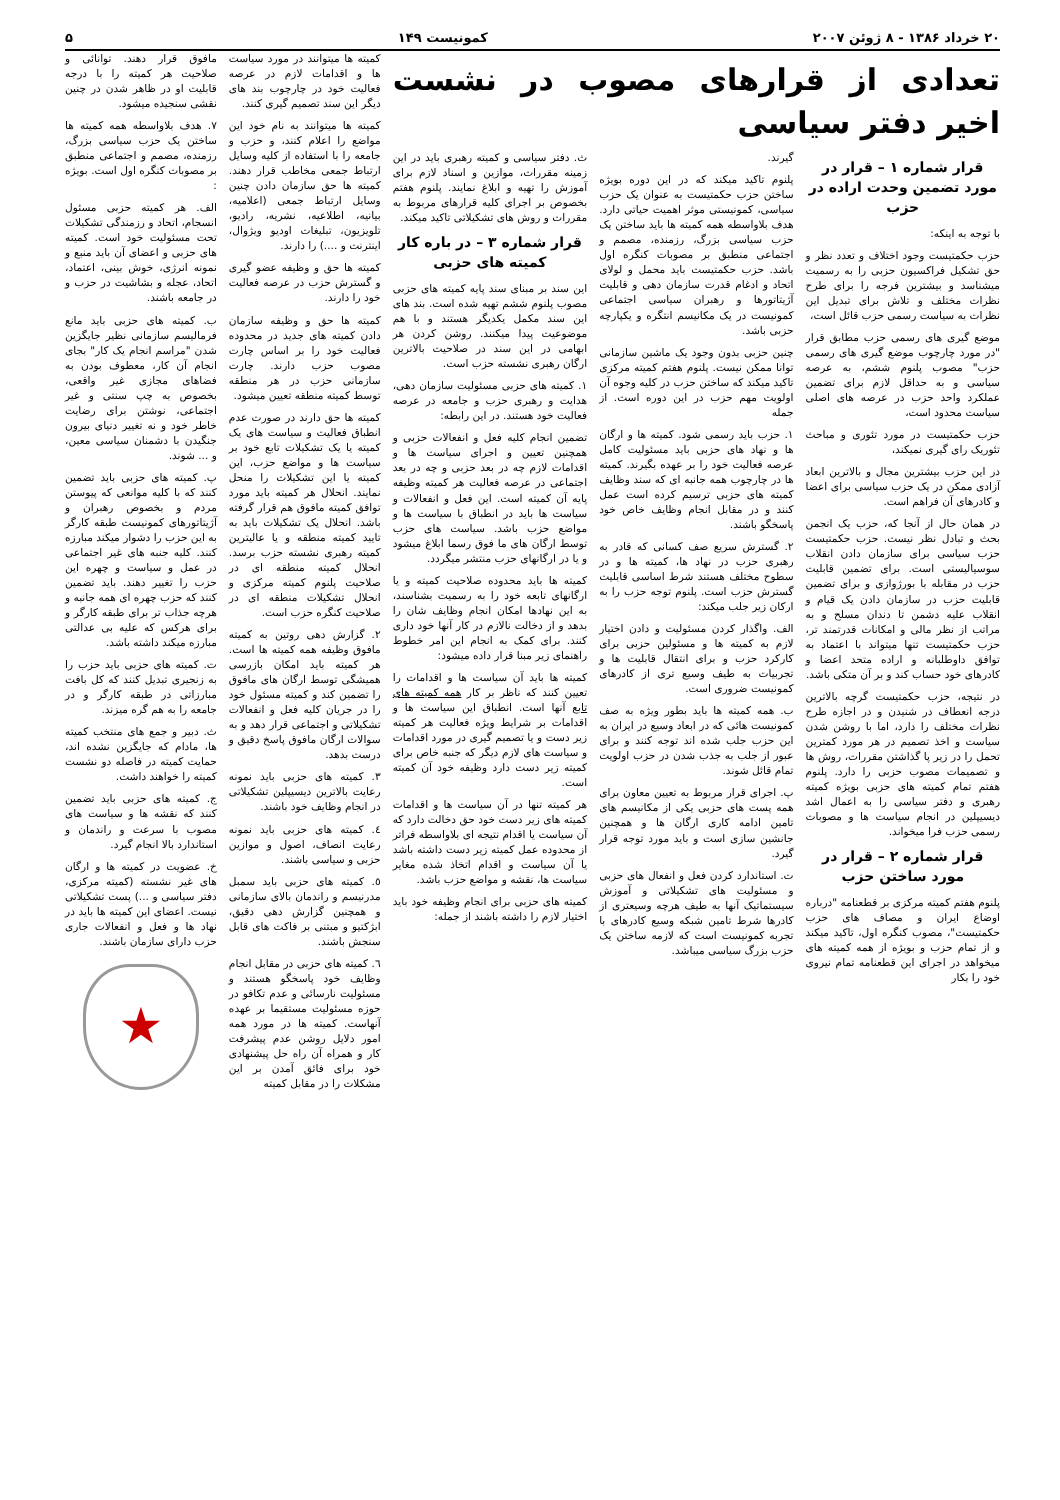۲۰ خرداد ۱۳۸۶ - ۸ ژوئن ۲۰۰۷ کمونیست ۱۴۹ ۵
تعدادی از قرارهای مصوب در نشست اخیر دفتر سیاسی
قرار شماره ۱ – قرار در مورد تضمین وحدت اراده در حزب
با توجه به اینکه:
حزب حکمتیست وجود اختلاف و تعدد نظر و حق تشکیل فراکسیون حزبی را به رسمیت میشناسد و بیشترین فرجه را برای طرح نظرات مختلف و تلاش برای تبدیل این نظرات به سیاست رسمی حزب قائل است،
موضع گیری های رسمی حزب مطابق قرار "در مورد چارچوب موضع گیری های رسمی حزب" مصوب پلنوم ششم، به عرصه سیاسی و به حداقل لازم برای تضمین عملکرد واحد حزب در عرصه های اصلی سیاست محدود است،
حزب حکمتیست در مورد تئوری و مباحث تئوریک رای گیری نمیکند،
در این حزب بیشترین مجال و بالاترین ابعاد آزادی ممکن در یک حزب سیاسی برای اعضا و کادرهای آن فراهم است.
در همان حال از آنجا که، حزب یک انجمن بحث و تبادل نظر نیست. حزب حکمتیست حزب سیاسی برای سازمان دادن انقلاب سوسیالیستی است. برای تضمین قابلیت حزب در مقابله با بورژوازی و برای تضمین قابلیت حزب در سازمان دادن یک قیام و انقلاب علیه دشمن تا دندان مسلح و به مراتب از نظر مالی و امکانات قدرتمند تر، حزب حکمتیست تنها میتواند با اعتماد به توافق داوطلبانه و اراده متحد اعضا و کادرهای خود حساب کند و بر آن متکی باشد.
در نتیجه، حزب حکمتیست گرچه بالاترین درجه انعطاف در شنیدن و در اجازه طرح نظرات مختلف را دارد، اما با روشن شدن سیاست و اخذ تصمیم در هر مورد کمترین تحمل را در زیر پا گذاشتن مقررات، روش ها و تصمیمات مصوب حزبی را دارد. پلنوم هفتم تمام کمیته های حزبی بویژه کمیته رهبری و دفتر سیاسی را به اعمال اشد دیسیپلین در انجام سیاست ها و مصوبات رسمی حزب فرا میخواند.
قرار شماره ۲ – قرار در مورد ساختن حزب
پلنوم هفتم کمیته مرکزی بر قطعنامه "درباره اوضاع ایران و مصاف های حزب حکمتیست"، مصوب کنگره اول، تاکید میکند و از تمام حزب و بویژه از همه کمیته های میخواهد در اجرای این قطعنامه تمام نیروی خود را بکار
گیرند.
پلنوم تاکید میکند که در این دوره بویژه ساختن حزب حکمتیست به عنوان یک حزب سیاسی، کمونیستی موثر اهمیت حیاتی دارد. هدف بلاواسطه همه کمیته ها باید ساختن یک حزب سیاسی بزرگ، رزمنده، مصمم و اجتماعی منطبق بر مصوبات کنگره اول باشد. حزب حکمتیست باید محمل و لولای اتحاد و ادغام قدرت سازمان دهی و قابلیت آژیتاتورها و رهبران سیاسی اجتماعی کمونیست در یک مکانیسم انتگره و یکپارچه حزبی باشد.
چنین حزبی بدون وجود یک ماشین سازمانی توانا ممکن نیست. پلنوم هفتم کمیته مرکزی تاکید میکند که ساختن حزب در کلیه وجوه آن اولویت مهم حزب در این دوره است. از جمله
۱. حزب باید رسمی شود. کمیته ها و ارگان ها و نهاد های حزبی باید مسئولیت کامل عرصه فعالیت خود را بر عهده بگیرند. کمیته ها در چارچوب همه جانبه ای که سند وظایف کمیته های حزبی ترسیم کرده است عمل کنند و در مقابل انجام وظایف خاص خود پاسخگو باشند.
۲. گسترش سریع صف کسانی که قادر به رهبری حزب در نهاد ها، کمیته ها و در سطوح مختلف هستند شرط اساسی قابلیت گسترش حزب است. پلنوم توجه حزب را به ارکان زیر جلب میکند:
الف. واگذار کردن مسئولیت و دادن اختیار لازم به کمیته ها و مسئولین حزبی برای کارکرد حزب و برای انتقال قابلیت ها و تجربیات به طیف وسیع تری از کادرهای کمونیست ضروری است.
ب. همه کمیته ها باید بطور ویژه به صف کمونیست هائی که در ابعاد وسیع در ایران به این حزب جلب شده اند توجه کنند و برای عبور از جلب به جذب شدن در حزب اولویت تمام قائل شوند.
پ. اجرای قرار مربوط به تعیین معاون برای همه پست های حزبی یکی از مکانیسم های تامین ادامه کاری ارگان ها و همچنین جانشین سازی است و باید مورد توجه قرار گیرد.
ت. استاندارد کردن فعل و انفعال های حزبی و مسئولیت های تشکیلاتی و آموزش سیستماتیک آنها به طیف هرچه وسیعتری از کادرها شرط تامین شبکه وسیع کادرهای با تجربه کمونیست است که لازمه ساختن یک حزب بزرگ سیاسی میباشد.
ث. دفتر سیاسی و کمیته رهبری باید در این زمینه مقررات، موازین و اسناد لازم برای آموزش را تهیه و ابلاغ نمایند. پلنوم هفتم بخصوص بر اجرای کلیه قرارهای مربوط به مقررات و روش های تشکیلاتی تاکید میکند.
قرار شماره ۳ – در باره کار کمیته های حزبی
این سند بر مبنای سند پایه کمیته های حزبی مصوب پلنوم ششم تهیه شده است. بند های این سند مکمل یکدیگر هستند و با هم موضوعیت پیدا میکنند. روشن کردن هر ابهامی در این سند در صلاحیت بالاترین ارگان رهبری نشسته حزب است.
۱. کمیته های حزبی مسئولیت سازمان دهی، هدایت و رهبری حزب و جامعه در عرصه فعالیت خود هستند. در این رابطه:
تضمین انجام کلیه فعل و انفعالات حزبی و همچنین تعیین و اجرای سیاست ها و اقدامات لازم چه در بعد حزبی و چه در بعد اجتماعی در عرصه فعالیت هر کمیته وظیفه پایه آن کمیته است. این فعل و انفعالات و سیاست ها باید در انطباق با سیاست ها و مواضع حزب باشد. سیاست های حزب توسط ارگان های ما فوق رسما ابلاغ میشود و یا در ارگانهای حزب منتشر میگردد.
کمیته ها باید محدوده صلاحیت کمیته و یا ارگانهای تابعه خود را به رسمیت بشناسند، به این نهادها امکان انجام وظایف شان را بدهد و از دخالت نالازم در کار آنها خود داری کنند. برای کمک به انجام این امر خطوط راهنمای زیر مبنا قرار داده میشود:
کمیته ها باید آن سیاست ها و اقدامات را تعیین کنند که ناظر بر کار همه کمیته های تابع آنها است. انطباق این سیاست ها و اقدامات بر شرایط ویژه فعالیت هر کمیته زیر دست و یا تصمیم گیری در مورد اقدامات و سیاست های لازم دیگر که جنبه خاص برای کمیته زیر دست دارد وظیفه خود آن کمیته است.
هر کمیته تنها در آن سیاست ها و اقدامات کمیته های زیر دست خود حق دخالت دارد که آن سیاست یا اقدام نتیجه ای بلاواسطه فراتر از محدوده عمل کمیته زیر دست داشته باشد یا آن سیاست و اقدام اتخاذ شده مغایر سیاست ها، نقشه و مواضع حزب باشد.
کمیته های حزبی برای انجام وظیفه خود باید اختیار لازم را داشته باشند از جمله:
کمیته ها میتوانند در مورد سیاست ها و اقدامات لازم در عرصه فعالیت خود در چارچوب بند های دیگر این سند تصمیم گیری کنند.
کمیته ها میتوانند به نام خود این مواضع را اعلام کنند، و حزب و جامعه را با استفاده از کلیه وسایل ارتباط جمعی مخاطب قرار دهند. کمیته ها حق سازمان دادن چنین وسایل ارتباط جمعی (اعلامیه، بیانیه، اطلاعیه، نشریه، رادیو، تلویزیون، تبلیغات اودیو ویژوال، اینترنت و ....) را دارند.
کمیته ها حق و وظیفه عضو گیری و گسترش حزب در عرصه فعالیت خود را دارند.
کمیته ها حق و وظیفه سازمان دادن کمیته های جدید در محدوده فعالیت خود را بر اساس چارت مصوب حزب دارند. چارت سازمانی حزب در هر منطقه توسط کمیته منطقه تعیین میشود.
کمیته ها حق دارند در صورت عدم انطباق فعالیت و سیاست های یک کمیته یا یک تشکیلات تابع خود بر سیاست ها و مواضع حزب، این کمیته یا این تشکیلات را منحل نمایند. انحلال هر کمیته باید مورد توافق کمیته مافوق هم قرار گرفته باشد. انحلال یک تشکیلات باید به تایید کمیته منطقه و یا عالیترین کمیته رهبری نشسته حزب برسد. انحلال کمیته منطقه ای در صلاحیت پلنوم کمیته مرکزی و انحلال تشکیلات منطقه ای در صلاحیت کنگره حزب است.
۲. گزارش دهی روتین به کمیته مافوق وظیفه همه کمیته ها است. هر کمیته باید امکان بازرسی همیشگی توسط ارگان های مافوق را تضمین کند و کمیته مسئول خود را در جریان کلیه فعل و انفعالات تشکیلاتی و اجتماعی قرار دهد و به سوالات ارگان مافوق پاسخ دقیق و درست بدهد.
۳. کمیته های حزبی باید نمونه رعایت بالاترین دیسیپلین تشکیلاتی در انجام وظایف خود باشند.
٤. کمیته های حزبی باید نمونه رعایت انصاف، اصول و موازین حزبی و سیاسی باشند.
٥. کمیته های حزبی باید سمبل مدرنیسم و راندمان بالای سازمانی و همچنین گزارش دهی دقیق، ابژکتیو و مبتنی بر فاکت های قابل سنجش باشند.
٦. کمیته های حزبی در مقابل انجام وظایف خود پاسخگو هستند و مسئولیت نارسائی و عدم تکافو در حوزه مسئولیت مستقیما بر عهده آنهاست. کمیته ها در مورد همه امور دلایل روشن عدم پیشرفت کار و همراه آن راه حل پیشنهادی خود برای فائق آمدن بر این مشکلات را در مقابل کمیته
مافوق قرار دهند. توانائی و صلاحیت هر کمیته را با درجه قابلیت او در ظاهر شدن در چنین نقشی سنجیده میشود.
۷. هدف بلاواسطه همه کمیته ها ساختن یک حزب سیاسی بزرگ، رزمنده، مصمم و اجتماعی منطبق بر مصوبات کنگره اول است. بویژه :
الف. هر کمیته حزبی مسئول انسجام، اتحاد و رزمندگی تشکیلات تحت مسئولیت خود است. کمیته های حزبی و اعضای آن باید منبع و نمونه انرژی، خوش بینی، اعتماد، اتحاد، عجله و بشاشیت در حزب و در جامعه باشند.
ب. کمیته های حزبی باید مانع فرمالیسم سازمانی نظیر جایگزین شدن "مراسم انجام یک کار" بجای انجام آن کار، معطوف بودن به فضاهای مجازی غیر واقعی، بخصوص به چپ سنتی و غیر اجتماعی، نوشتن برای رضایت خاطر خود و نه تغییر دنیای بیرون جنگیدن با دشمنان سیاسی معین، و ... شوند.
پ. کمیته های حزبی باید تضمین کنند که با کلیه موانعی که پیوستن مردم و بخصوص رهبران و آژیتاتورهای کمونیست طبقه کارگر به این حزب را دشوار میکند مبارزه کنند. کلیه جنبه های غیر اجتماعی در عمل و سیاست و چهره این حزب را تغییر دهند. باید تضمین کنند که حزب چهره ای همه جانبه و هرچه جذاب تر برای طبقه کارگر و برای هرکس که علیه بی عدالتی مبارزه میکند داشته باشد.
ت. کمیته های حزبی باید حزب را به زنجیری تبدیل کنند که کل بافت مبارزاتی در طبقه کارگر و در جامعه را به هم گره میزند.
ث. دبیر و جمع های منتخب کمیته ها، مادام که جایگزین نشده اند، حمایت کمیته در فاصله دو نشست کمیته را خواهند داشت.
ج. کمیته های حزبی باید تضمین کنند که نقشه ها و سیاست های مصوب با سرعت و راندمان و استاندارد بالا انجام گیرد.
خ. عضویت در کمیته ها و ارگان های غیر نشسته (کمیته مرکزی، دفتر سیاسی و ...) پست تشکیلاتی نیست. اعضای این کمیته ها باید در نهاد ها و فعل و انفعالات جاری حزب دارای سازمان باشند.
★